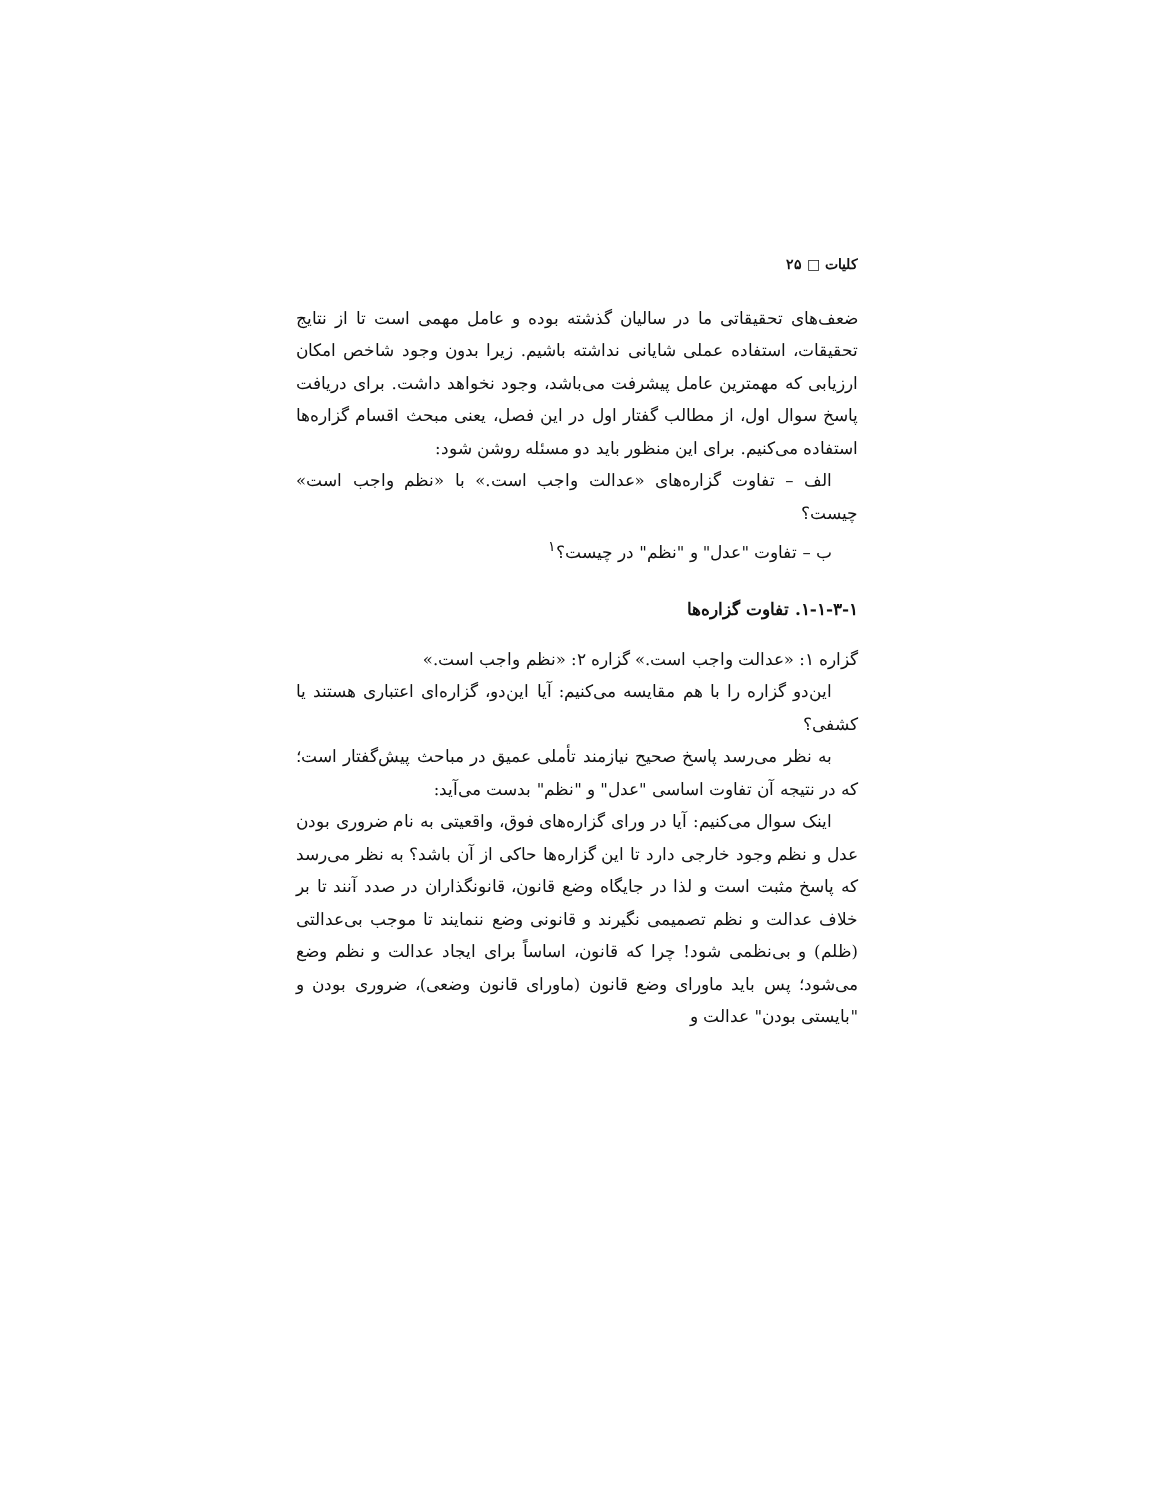کلیات □ ۲۵
ضعف‌های تحقیقاتی ما در سالیان گذشته بوده و عامل مهمی است تا از نتایج تحقیقات، استفاده عملی شایانی نداشته باشیم. زیرا بدون وجود شاخص امکان ارزیابی که مهمترین عامل پیشرفت می‌باشد، وجود نخواهد داشت. برای دریافت پاسخ سوال اول، از مطالب گفتار اول در این فصل، یعنی مبحث اقسام گزاره‌ها استفاده می‌کنیم. برای این منظور باید دو مسئله روشن شود:
الف – تفاوت گزاره‌های «عدالت واجب است.» با «نظم واجب است» چیست؟
ب – تفاوت "عدل" و "نظم" در چیست؟<sup>۱</sup>
۱-۱-۳-۱. تفاوت گزاره‌ها
گزاره ۱: «عدالت واجب است.» گزاره ۲: «نظم واجب است.»
این‌دو گزاره را با هم مقایسه می‌کنیم: آیا این‌دو، گزاره‌ای اعتباری هستند یا کشفی؟
به نظر می‌رسد پاسخ صحیح نیازمند تأملی عمیق در مباحث پیش‌گفتار است؛ که در نتیجه آن تفاوت اساسی "عدل" و "نظم" بدست می‌آید:
اینک سوال می‌کنیم: آیا در ورای گزاره‌های فوق، واقعیتی به نام ضروری بودن عدل و نظم وجود خارجی دارد تا این گزاره‌ها حاکی از آن باشد؟ به نظر می‌رسد که پاسخ مثبت است و لذا در جایگاه وضع قانون، قانونگذاران در صدد آنند تا بر خلاف عدالت و نظم تصمیمی نگیرند و قانونی وضع ننمایند تا موجب بی‌عدالتی (ظلم) و بی‌نظمی شود! چرا که قانون، اساساً برای ایجاد عدالت و نظم وضع می‌شود؛ پس باید ماورای وضع قانون (ماورای قانون وضعی)، ضروری بودن و "بایستی بودن" عدالت و